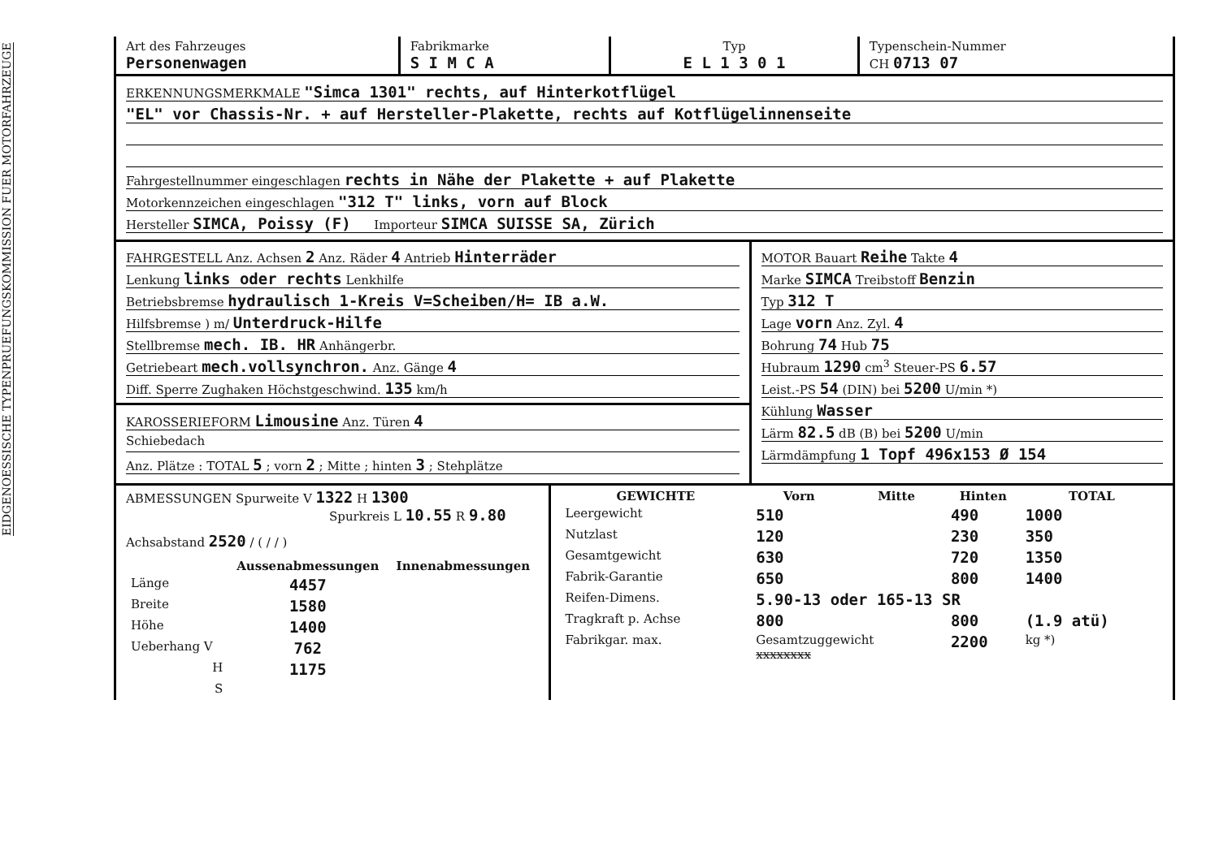EIDGENOESSISCHE TYPENPRUEFUNGSKOMMISSION FUER MOTORFAHRZEUGE
| Art des Fahrzeuges Personenwagen | Fabrikmarke S I M C A | Typ E L 1 3 0 1 | Typenschein-Nummer CH 0713 07 |
ERKENNUNGSMERKMALE "Simca 1301" rechts, auf Hinterkotflügel
"EL" vor Chassis-Nr. + auf Hersteller-Plakette, rechts auf Kotflügelinnenseite
Fahrgestellnummer eingeschlagen rechts in Nähe der Plakette + auf Plakette
Motorkennzeichen eingeschlagen "312 T" links, vorn auf Block
Hersteller SIMCA, Poissy (F) Importeur SIMCA SUISSE SA, Zürich
| FAHRGESTELL Anz. Achsen 2 Anz. Räder 4 Antrieb Hinterräder Lenkung links oder rechts Lenkhilfe Betriebsbremse hydraulisch 1-Kreis V=Scheiben/H= IB a.W. Hilfsbremse ) m/ Unterdruck-Hilfe Stellbremse mech. IB. HR Anhängerbr. Getriebeart mech.vollsynchron. Anz. Gänge 4 Diff. Sperre Zughaken Höchstgeschwind. 135 km/h KAROSSERIEFORM Limousine Anz. Türen 4 Schiebedach Anz. Plätze : TOTAL 5 ; vorn 2 ; Mitte ; hinten 3 ; Stehplätze | MOTOR Bauart Reihe Takte 4 Marke SIMCA Treibstoff Benzin Typ 312 T Lage vorn Anz. Zyl. 4 Bohrung 74 Hub 75 Hubraum 1290 cm<sup>3</sup> Steuer-PS 6.57 Leist.-PS 54 (DIN) bei 5200 U/min *) Kühlung Wasser Lärm 82.5 dB (B) bei 5200 U/min Lärmdämpfung 1 Topf 496x153 Ø 154 |
| ABMESSUNGEN Spurweite V 1322 H 1300 Spurkreis L 10.55 R 9.80 Achsabstand 2520 / ( / / ) / / Aussenabmessungen / Innenabmessungen / / --- / --- / --- / / Länge / 4457 / / / Breite / 1580 / / / Höhe / 1400 / / / Ueberhang V / 762 / / / H / 1175 / / / S / / / | / GEWICHTE / Vorn / Mitte / Hinten / TOTAL / / --- / --- / --- / --- / --- / / Leergewicht / 510 / / 490 / 1000 / / Nutzlast / 120 / / 230 / 350 / / Gesamtgewicht / 630 / / 720 / 1350 / / Fabrik-Garantie / 650 / / 800 / 1400 / / Reifen-Dimens. / 5.90-13 oder 165-13 SR / / / / / Tragkraft p. Achse / 800 / / 800 / (1.9 atü) / / Fabrikgar. max. / Gesamtzuggewicht xxxxxxxx / / 2200 / kg *) / |